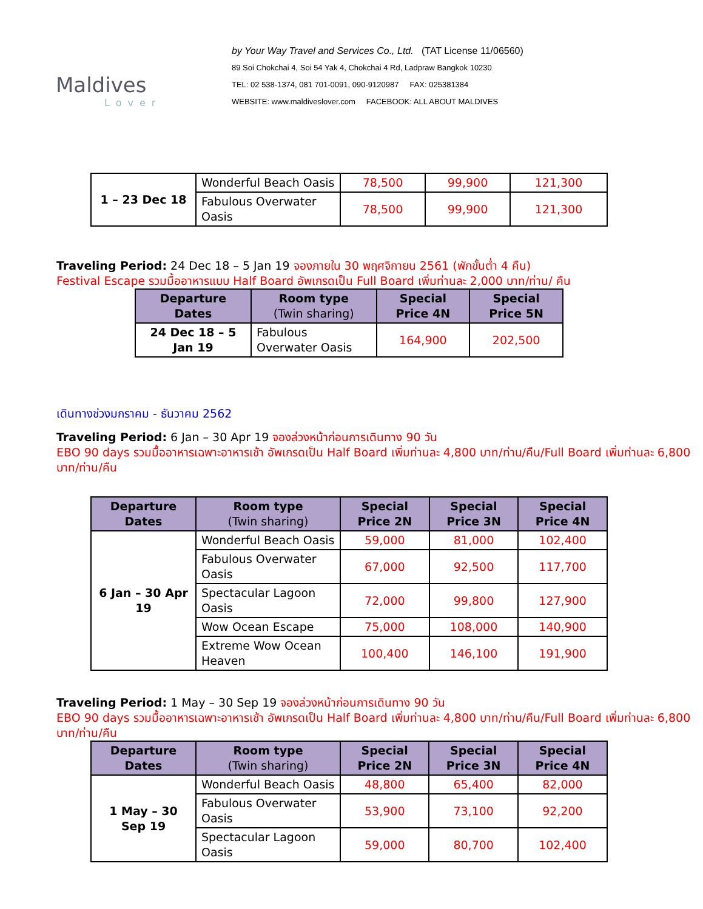Maldives
Lover
by Your Way Travel and Services Co., Ltd. (TAT License 11/06560)
89 Soi Chokchai 4, Soi 54 Yak 4, Chokchai 4 Rd, Ladpraw Bangkok 10230
TEL: 02 538-1374, 081 701-0091, 090-9120987 FAX: 025381384
WEBSITE: www.maldiveslover.com FACEBOOK: ALL ABOUT MALDIVES
| 1 – 23 Dec 18 | Wonderful Beach Oasis | 78,500 | 99,900 | 121,300 |
| | Fabulous Overwater Oasis | 78,500 | 99,900 | 121,300 |
Traveling Period: 24 Dec 18 – 5 Jan 19 จองภายใน 30 พฤศจิกายน 2561 (พักขั้นต่ำ 4 คืน)
Festival Escape รวมมื้ออาหารแบบ Half Board อัพเกรดเป็น Full Board เพิ่มท่านละ 2,000 บาท/ท่าน/ คืน
| Departure Dates | Room type (Twin sharing) | Special Price 4N | Special Price 5N |
| --- | --- | --- | --- |
| 24 Dec 18 – 5 Jan 19 | Fabulous Overwater Oasis | 164,900 | 202,500 |
เดินทางช่วงมกราคม - ธันวาคม 2562
Traveling Period: 6 Jan – 30 Apr 19 จองล่วงหน้าก่อนการเดินทาง 90 วัน
EBO 90 days รวมมื้ออาหารเฉพาะอาหารเช้า อัพเกรดเป็น Half Board เพิ่มท่านละ 4,800 บาท/ท่าน/คืน/Full Board เพิ่มท่านละ 6,800 บาท/ท่าน/คืน
| Departure Dates | Room type (Twin sharing) | Special Price 2N | Special Price 3N | Special Price 4N |
| --- | --- | --- | --- | --- |
| 6 Jan – 30 Apr 19 | Wonderful Beach Oasis | 59,000 | 81,000 | 102,400 |
| | Fabulous Overwater Oasis | 67,000 | 92,500 | 117,700 |
| | Spectacular Lagoon Oasis | 72,000 | 99,800 | 127,900 |
| | Wow Ocean Escape | 75,000 | 108,000 | 140,900 |
| | Extreme Wow Ocean Heaven | 100,400 | 146,100 | 191,900 |
Traveling Period: 1 May – 30 Sep 19 จองล่วงหน้าก่อนการเดินทาง 90 วัน
EBO 90 days รวมมื้ออาหารเฉพาะอาหารเช้า อัพเกรดเป็น Half Board เพิ่มท่านละ 4,800 บาท/ท่าน/คืน/Full Board เพิ่มท่านละ 6,800 บาท/ท่าน/คืน
| Departure Dates | Room type (Twin sharing) | Special Price 2N | Special Price 3N | Special Price 4N |
| --- | --- | --- | --- | --- |
| 1 May – 30 Sep 19 | Wonderful Beach Oasis | 48,800 | 65,400 | 82,000 |
| | Fabulous Overwater Oasis | 53,900 | 73,100 | 92,200 |
| | Spectacular Lagoon Oasis | 59,000 | 80,700 | 102,400 |